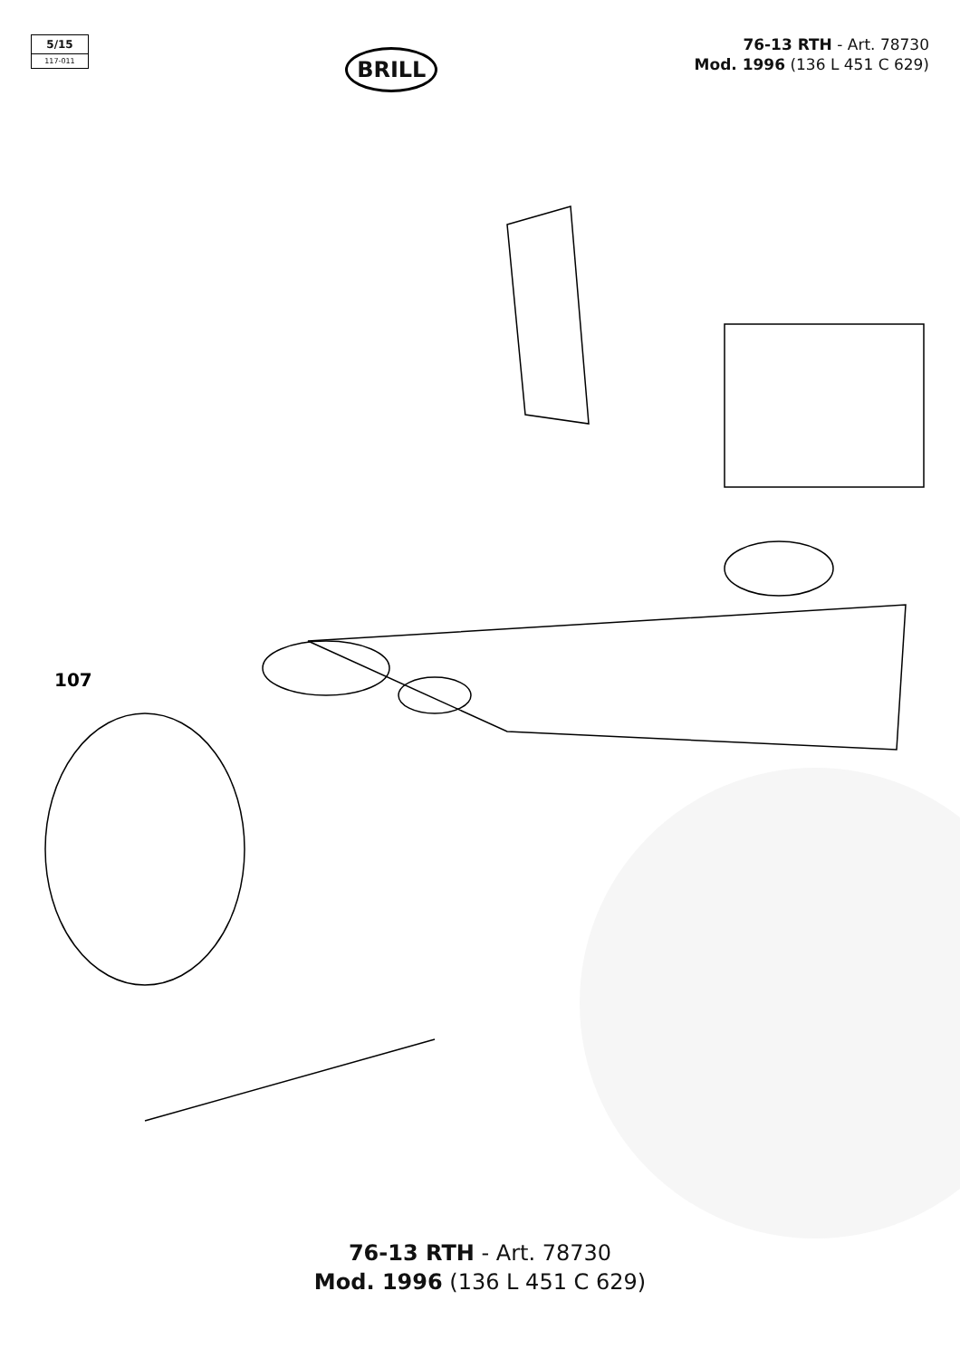5/15
117-011
BRILL
76-13 RTH - Art. 78730
Mod. 1996 (136 L 451 C 629)
107
76-13 RTH - Art. 78730
Mod. 1996 (136 L 451 C 629)